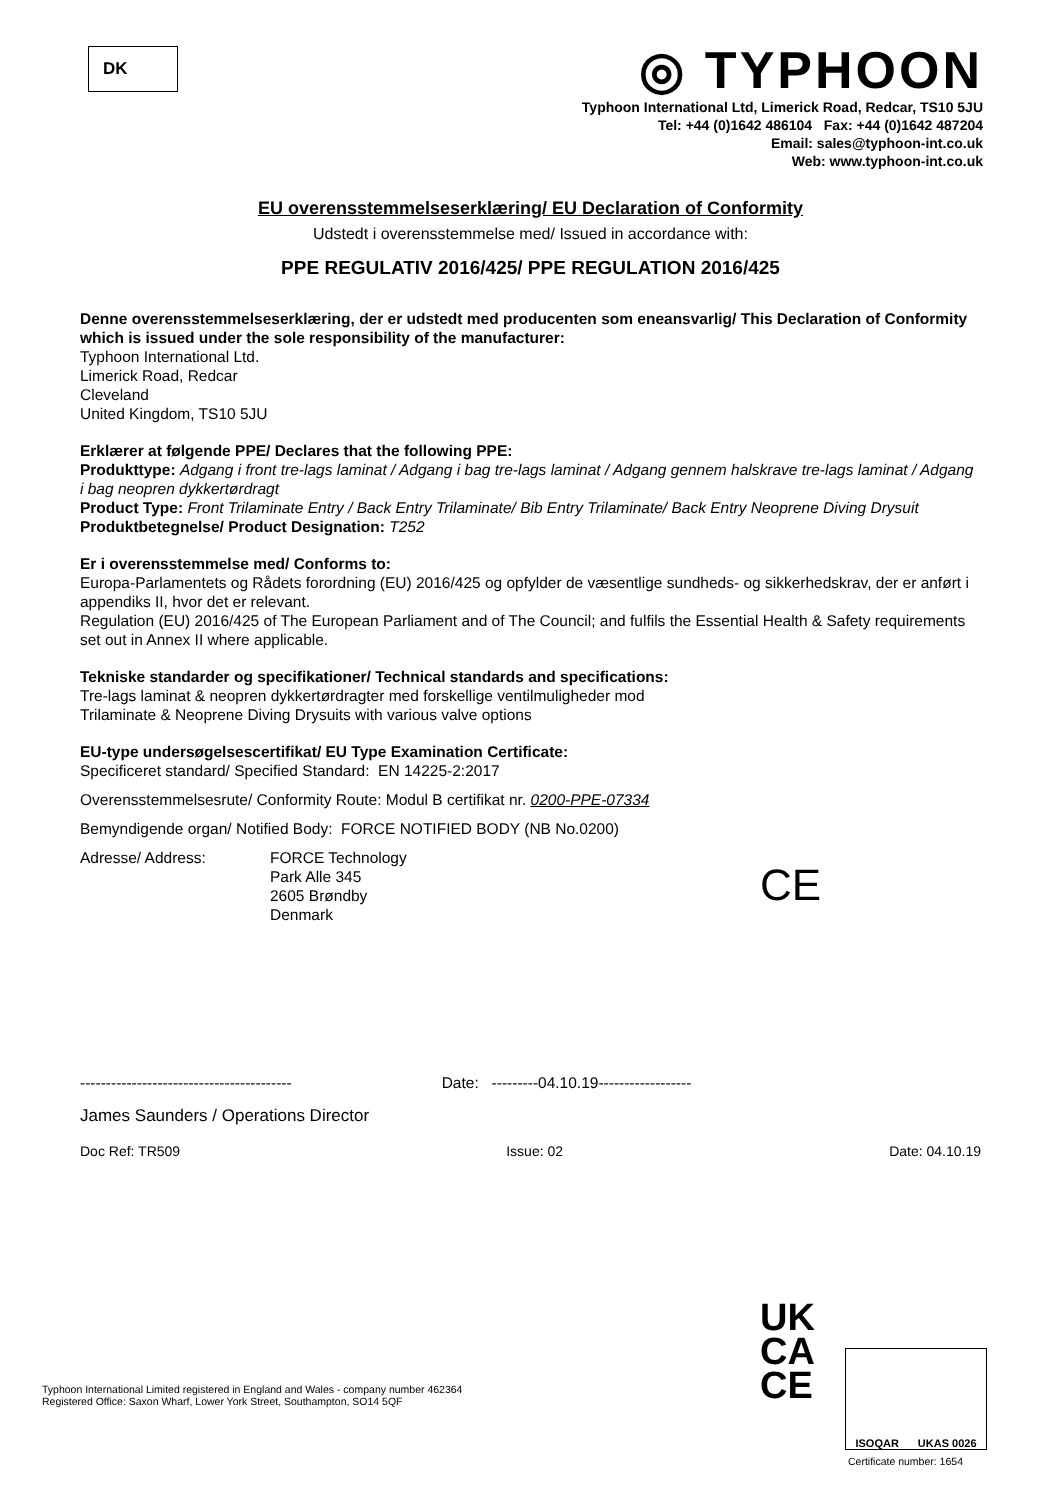DK
◎ TYPHOON
Typhoon International Ltd, Limerick Road, Redcar, TS10 5JU
Tel: +44 (0)1642 486104 Fax: +44 (0)1642 487204
Email: sales@typhoon-int.co.uk
Web: www.typhoon-int.co.uk
EU overensstemmelseserklæring/ EU Declaration of Conformity
Udstedt i overensstemmelse med/ Issued in accordance with:
PPE REGULATIV 2016/425/ PPE REGULATION 2016/425
Denne overensstemmelseserklæring, der er udstedt med producenten som eneansvarlig/ This Declaration of Conformity which is issued under the sole responsibility of the manufacturer:
Typhoon International Ltd.
Limerick Road, Redcar
Cleveland
United Kingdom, TS10 5JU
Erklærer at følgende PPE/ Declares that the following PPE:
Produkttype: Adgang i front tre-lags laminat / Adgang i bag tre-lags laminat / Adgang gennem halskrave tre-lags laminat / Adgang i bag neopren dykkertørdragt
Product Type: Front Trilaminate Entry / Back Entry Trilaminate/ Bib Entry Trilaminate/ Back Entry Neoprene Diving Drysuit
Produktbetegnelse/ Product Designation: T252
Er i overensstemmelse med/ Conforms to:
Europa-Parlamentets og Rådets forordning (EU) 2016/425 og opfylder de væsentlige sundheds- og sikkerhedskrav, der er anført i appendiks II, hvor det er relevant.
Regulation (EU) 2016/425 of The European Parliament and of The Council; and fulfils the Essential Health & Safety requirements set out in Annex II where applicable.
Tekniske standarder og specifikationer/ Technical standards and specifications:
Tre-lags laminat & neopren dykkertørdragter med forskellige ventilmuligheder mod
Trilaminate & Neoprene Diving Drysuits with various valve options
EU-type undersøgelsescertifikat/ EU Type Examination Certificate:
Specificeret standard/ Specified Standard: EN 14225-2:2017
Overensstemmelsesrute/ Conformity Route: Modul B certifikat nr. 0200-PPE-07334
Bemyndigende organ/ Notified Body: FORCE NOTIFIED BODY (NB No.0200)
Adresse/ Address: FORCE Technology
Park Alle 345
2605 Brøndby
Denmark
----------------------------------------- Date: ---------04.10.19------------------
James Saunders / Operations Director
Doc Ref: TR509 Issue: 02 Date: 04.10.19
CE
Typhoon International Limited registered in England and Wales - company number 462364
Registered Office: Saxon Wharf, Lower York Street, Southampton, SO14 5QF
UK
CA
CE
ISOQAR UKAS 0026
Certificate number: 1654